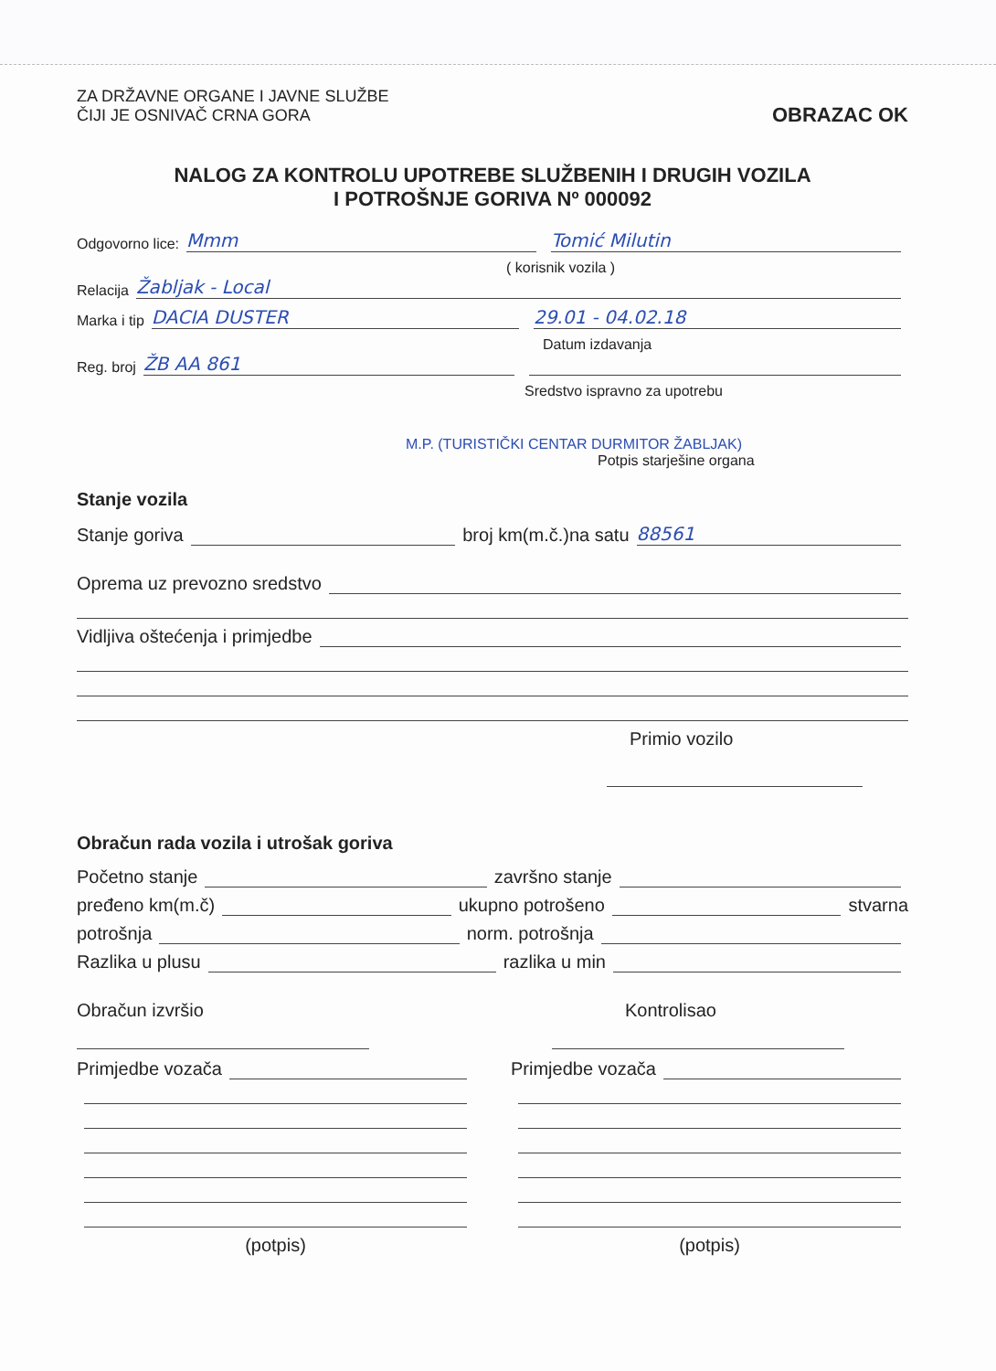ZA DRŽAVNE ORGANE I JAVNE SLUŽBE
ČIJI JE OSNIVAČ CRNA GORA
OBRAZAC OK
NALOG ZA KONTROLU UPOTREBE SLUŽBENIH I DRUGIH VOZILA
I POTROŠNJE GORIVA Nº 000092
Odgovorno lice: Mmm Tomić Milutin
( korisnik vozila )
Relacija Žabljak - Local
Marka i tip DACIA DUSTER 29.01 - 04.02.18
Datum izdavanja
Reg. broj ŽB AA 861
Sredstvo ispravno za upotrebu
M.P. (TURISTIČKI CENTAR DURMITOR ŽABLJAK)
Potpis starješine organa
Stanje vozila
Stanje goriva broj km(m.č.)na satu 88561
Oprema uz prevozno sredstvo
Vidljiva oštećenja i primjedbe
Primio vozilo
Obračun rada vozila i utrošak goriva
Početno stanje završno stanje
pređeno km(m.č) ukupno potrošeno stvarna
potrošnja norm. potrošnja
Razlika u plusu razlika u min
Obračun izvršio Kontrolisao
Primjedbe vozača
(potpis)
Primjedbe vozača
(potpis)